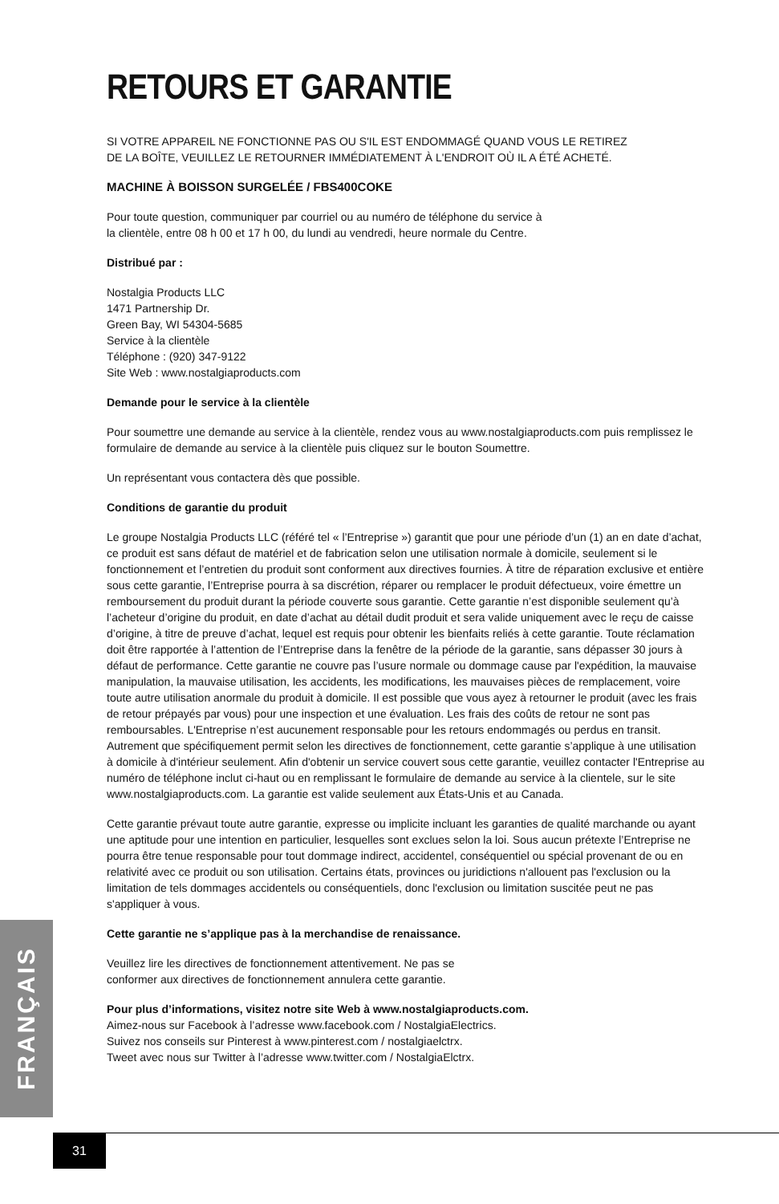RETOURS ET GARANTIE
SI VOTRE APPAREIL NE FONCTIONNE PAS OU S'IL EST ENDOMMAGÉ QUAND VOUS LE RETIREZ
DE LA BOÎTE, VEUILLEZ LE RETOURNER IMMÉDIATEMENT À L'ENDROIT OÙ IL A ÉTÉ ACHETÉ.
MACHINE À BOISSON SURGELÉE / FBS400COKE
Pour toute question, communiquer par courriel ou au numéro de téléphone du service à
la clientèle, entre 08 h 00 et 17 h 00, du lundi au vendredi, heure normale du Centre.
Distribué par :
Nostalgia Products LLC
1471 Partnership Dr.
Green Bay, WI 54304-5685
Service à la clientèle
Téléphone : (920) 347-9122
Site Web : www.nostalgiaproducts.com
Demande pour le service à la clientèle
Pour soumettre une demande au service à la clientèle, rendez vous au www.nostalgiaproducts.com puis remplissez le formulaire de demande au service à la clientèle puis cliquez sur le bouton Soumettre.
Un représentant vous contactera dès que possible.
Conditions de garantie du produit
Le groupe Nostalgia Products LLC (référé tel « l’Entreprise ») garantit que pour une période d’un (1) an en date d’achat, ce produit est sans défaut de matériel et de fabrication selon une utilisation normale à domicile, seulement si le fonctionnement et l’entretien du produit sont conforment aux directives fournies. À titre de réparation exclusive et entière sous cette garantie, l’Entreprise pourra à sa discrétion, réparer ou remplacer le produit défectueux, voire émettre un remboursement du produit durant la période couverte sous garantie. Cette garantie n’est disponible seulement qu’à l’acheteur d’origine du produit, en date d’achat au détail dudit produit et sera valide uniquement avec le reçu de caisse d’origine, à titre de preuve d’achat, lequel est requis pour obtenir les bienfaits reliés à cette garantie. Toute réclamation doit être rapportée à l’attention de l’Entreprise dans la fenêtre de la période de la garantie, sans dépasser 30 jours à défaut de performance. Cette garantie ne couvre pas l’usure normale ou dommage cause par l'expédition, la mauvaise manipulation, la mauvaise utilisation, les accidents, les modifications, les mauvaises pièces de remplacement, voire toute autre utilisation anormale du produit à domicile. Il est possible que vous ayez à retourner le produit (avec les frais de retour prépayés par vous) pour une inspection et une évaluation. Les frais des coûts de retour ne sont pas remboursables. L'Entreprise n’est aucunement responsable pour les retours endommagés ou perdus en transit. Autrement que spécifiquement permit selon les directives de fonctionnement, cette garantie s’applique à une utilisation à domicile à d'intérieur seulement. Afin d'obtenir un service couvert sous cette garantie, veuillez contacter l'Entreprise au numéro de téléphone inclut ci-haut ou en remplissant le formulaire de demande au service à la clientele, sur le site www.nostalgiaproducts.com. La garantie est valide seulement aux États-Unis et au Canada.
Cette garantie prévaut toute autre garantie, expresse ou implicite incluant les garanties de qualité marchande ou ayant une aptitude pour une intention en particulier, lesquelles sont exclues selon la loi. Sous aucun prétexte l’Entreprise ne pourra être tenue responsable pour tout dommage indirect, accidentel, conséquentiel ou spécial provenant de ou en relativité avec ce produit ou son utilisation. Certains états, provinces ou juridictions n'allouent pas l'exclusion ou la limitation de tels dommages accidentels ou conséquentiels, donc l'exclusion ou limitation suscitée peut ne pas s'appliquer à vous.
Cette garantie ne s’applique pas à la merchandise de renaissance.
Veuillez lire les directives de fonctionnement attentivement. Ne pas se
conformer aux directives de fonctionnement annulera cette garantie.
Pour plus d’informations, visitez notre site Web à www.nostalgiaproducts.com.
Aimez-nous sur Facebook à l’adresse www.facebook.com / NostalgiaElectrics.
Suivez nos conseils sur Pinterest à www.pinterest.com / nostalgiaelctrx.
Tweet avec nous sur Twitter à l’adresse www.twitter.com / NostalgiaElctrx.
FRANÇAIS
31